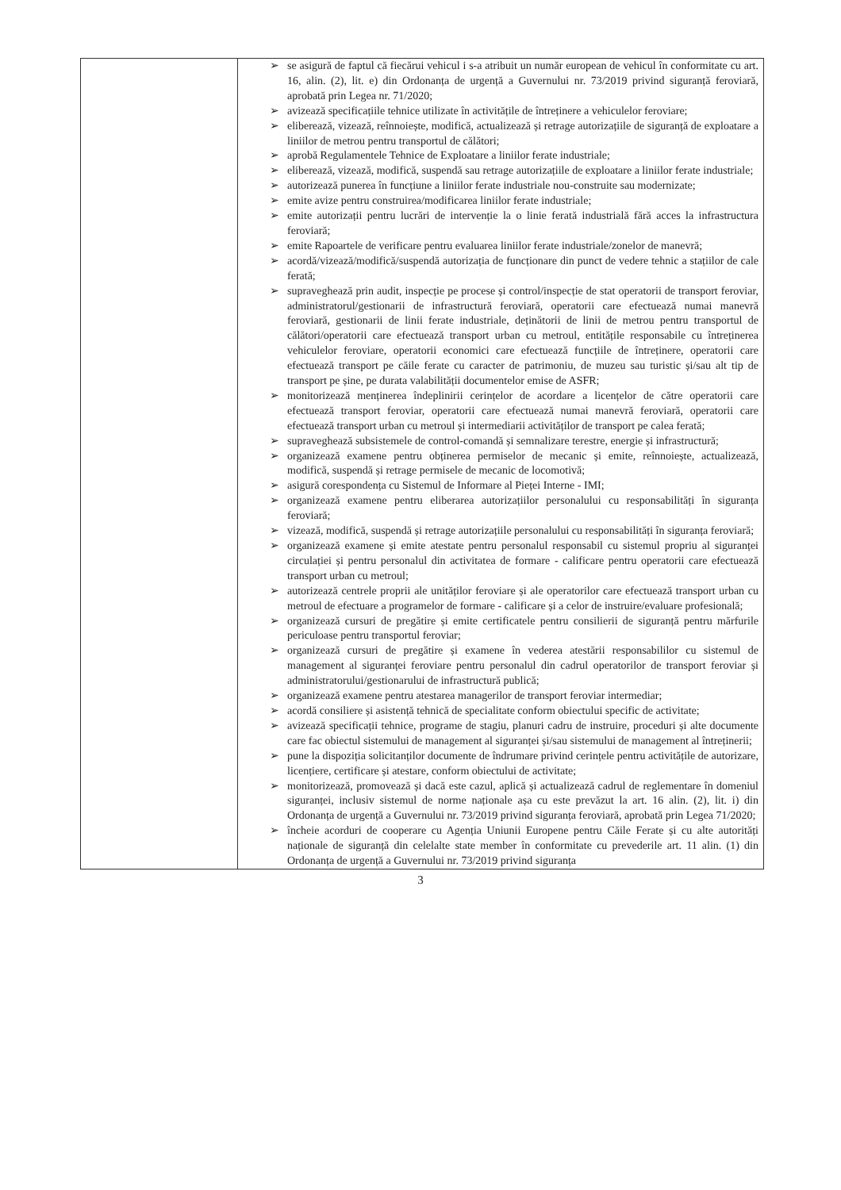| | ➢ se asigură de faptul că fiecărui vehicul i s-a atribuit un număr european de vehicul în conformitate cu art. 16, alin. (2), lit. e) din Ordonanța de urgență a Guvernului nr. 73/2019 privind siguranță feroviară, aprobată prin Legea nr. 71/2020; ➢ avizează specificațiile tehnice utilizate în activitățile de întreținere a vehiculelor feroviare; ➢ eliberează, vizează, reînnoiește, modifică, actualizează și retrage autorizațiile de siguranță de exploatare a liniilor de metrou pentru transportul de călători; ➢ aprobă Regulamentele Tehnice de Exploatare a liniilor ferate industriale; ➢ eliberează, vizează, modifică, suspendă sau retrage autorizațiile de exploatare a liniilor ferate industriale; ➢ autorizează punerea în funcțiune a liniilor ferate industriale nou-construite sau modernizate; ➢ emite avize pentru construirea/modificarea liniilor ferate industriale; ➢ emite autorizații pentru lucrări de intervenție la o linie ferată industrială fără acces la infrastructura feroviară; ➢ emite Rapoartele de verificare pentru evaluarea liniilor ferate industriale/zonelor de manevră; ➢ acordă/vizează/modifică/suspendă autorizația de funcționare din punct de vedere tehnic a stațiilor de cale ferată; ➢ supraveghează prin audit, inspecție pe procese și control/inspecție de stat operatorii de transport feroviar, administratorul/gestionarii de infrastructură feroviară, operatorii care efectuează numai manevră feroviară, gestionarii de linii ferate industriale, deținătorii de linii de metrou pentru transportul de călători/operatorii care efectuează transport urban cu metroul, entitățile responsabile cu întreținerea vehiculelor feroviare, operatorii economici care efectuează funcțiile de întreținere, operatorii care efectuează transport pe căile ferate cu caracter de patrimoniu, de muzeu sau turistic și/sau alt tip de transport pe șine, pe durata valabilității documentelor emise de ASFR; ➢ monitorizează menținerea îndeplinirii cerințelor de acordare a licențelor de către operatorii care efectuează transport feroviar, operatorii care efectuează numai manevră feroviară, operatorii care efectuează transport urban cu metroul și intermediarii activităților de transport pe calea ferată; ➢ supraveghează subsistemele de control-comandă și semnalizare terestre, energie și infrastructură; ➢ organizează examene pentru obținerea permiselor de mecanic și emite, reînnoiește, actualizează, modifică, suspendă și retrage permisele de mecanic de locomotivă; ➢ asigură corespondența cu Sistemul de Informare al Pieței Interne - IMI; ➢ organizează examene pentru eliberarea autorizațiilor personalului cu responsabilități în siguranța feroviară; ➢ vizează, modifică, suspendă și retrage autorizațiile personalului cu responsabilități în siguranța feroviară; ➢ organizează examene și emite atestate pentru personalul responsabil cu sistemul propriu al siguranței circulației și pentru personalul din activitatea de formare - calificare pentru operatorii care efectuează transport urban cu metroul; ➢ autorizează centrele proprii ale unităților feroviare și ale operatorilor care efectuează transport urban cu metroul de efectuare a programelor de formare - calificare și a celor de instruire/evaluare profesională; ➢ organizează cursuri de pregătire și emite certificatele pentru consilierii de siguranță pentru mărfurile periculoase pentru transportul feroviar; ➢ organizează cursuri de pregătire și examene în vederea atestării responsabililor cu sistemul de management al siguranței feroviare pentru personalul din cadrul operatorilor de transport feroviar și administratorului/gestionarului de infrastructură publică; ➢ organizează examene pentru atestarea managerilor de transport feroviar intermediar; ➢ acordă consiliere și asistență tehnică de specialitate conform obiectului specific de activitate; ➢ avizează specificații tehnice, programe de stagiu, planuri cadru de instruire, proceduri și alte documente care fac obiectul sistemului de management al siguranței și/sau sistemului de management al întreținerii; ➢ pune la dispoziția solicitanților documente de îndrumare privind cerințele pentru activitățile de autorizare, licențiere, certificare și atestare, conform obiectului de activitate; ➢ monitorizează, promovează și dacă este cazul, aplică și actualizează cadrul de reglementare în domeniul siguranței, inclusiv sistemul de norme naționale așa cu este prevăzut la art. 16 alin. (2), lit. i) din Ordonanța de urgență a Guvernului nr. 73/2019 privind siguranța feroviară, aprobată prin Legea 71/2020; ➢ încheie acorduri de cooperare cu Agenția Uniunii Europene pentru Căile Ferate și cu alte autorități naționale de siguranță din celelalte state member în conformitate cu prevederile art. 11 alin. (1) din Ordonanța de urgență a Guvernului nr. 73/2019 privind siguranța |
3